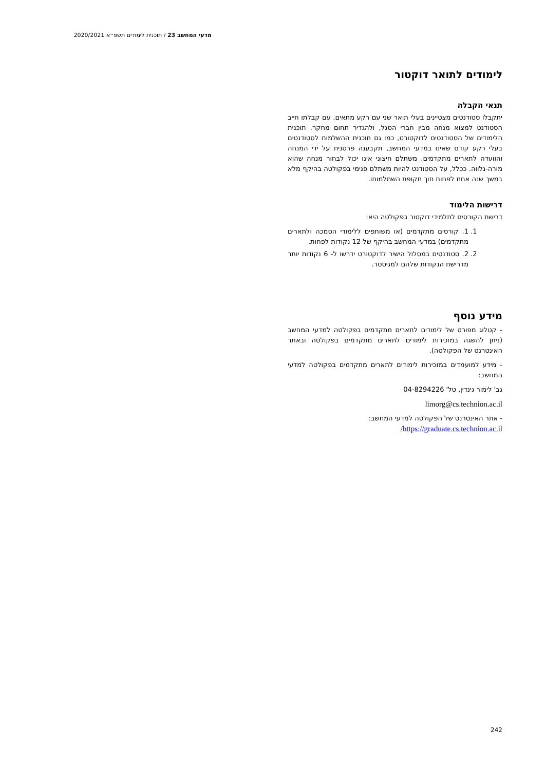מדעי המחשב 23 / תוכנית לימודים תשפ״א 2020/2021
לימודים לתואר דוקטור
תנאי הקבלה
יתקבלו סטודנטים מצטיינים בעלי תואר שני עם רקע מתאים. עם קבלתו חייב הסטודנט למצוא מנחה מבין חברי הסגל, ולהגדיר תחום מחקר. תוכנית הלימודים של הסטודנטים לדוקטורט, כמו גם תוכנית ההשלמות לסטודנטים בעלי רקע קודם שאינו במדעי המחשב, תקבענה פרטנית על ידי המנחה והוועדה לתארים מתקדמים. משתלם חיצוני אינו יכול לבחור מנחה שהוא מורה-נלווה. ככלל, על הסטודנט להיות משתלם פנימי בפקולטה בהיקף מלא במשך שנה אחת לפחות תוך תקופת השתלמותו.
דרישות הלימוד
דרישת הקורסים לתלמידי דוקטור בפקולטה היא:
1. 1. קורסים מתקדמים (או משותפים ללימודי הסמכה ולתארים מתקדמים) במדעי המחשב בהיקף של 12 נקודות לפחות.
2. 2. סטודנטים במסלול הישיר לדוקטורט ידרשו ל- 6 נקודות יותר מדרישת הנקודות שלהם למגיסטר.
מידע נוסף
- קטלוג מפורט של לימודים לתארים מתקדמים בפקולטה למדעי המחשב (ניתן להשגה במזכירות לימודים לתארים מתקדמים בפקולטה ובאתר האינטרנט של הפקולטה).
- מידע למועמדים במזכירות לימודים לתארים מתקדמים בפקולטה למדעי המחשב:
גב' לימור גינדין, טל' 04-8294226
limorg@cs.technion.ac.il
- אתר האינטרנט של הפקולטה למדעי המחשב:
https://graduate.cs.technion.ac.il/
242